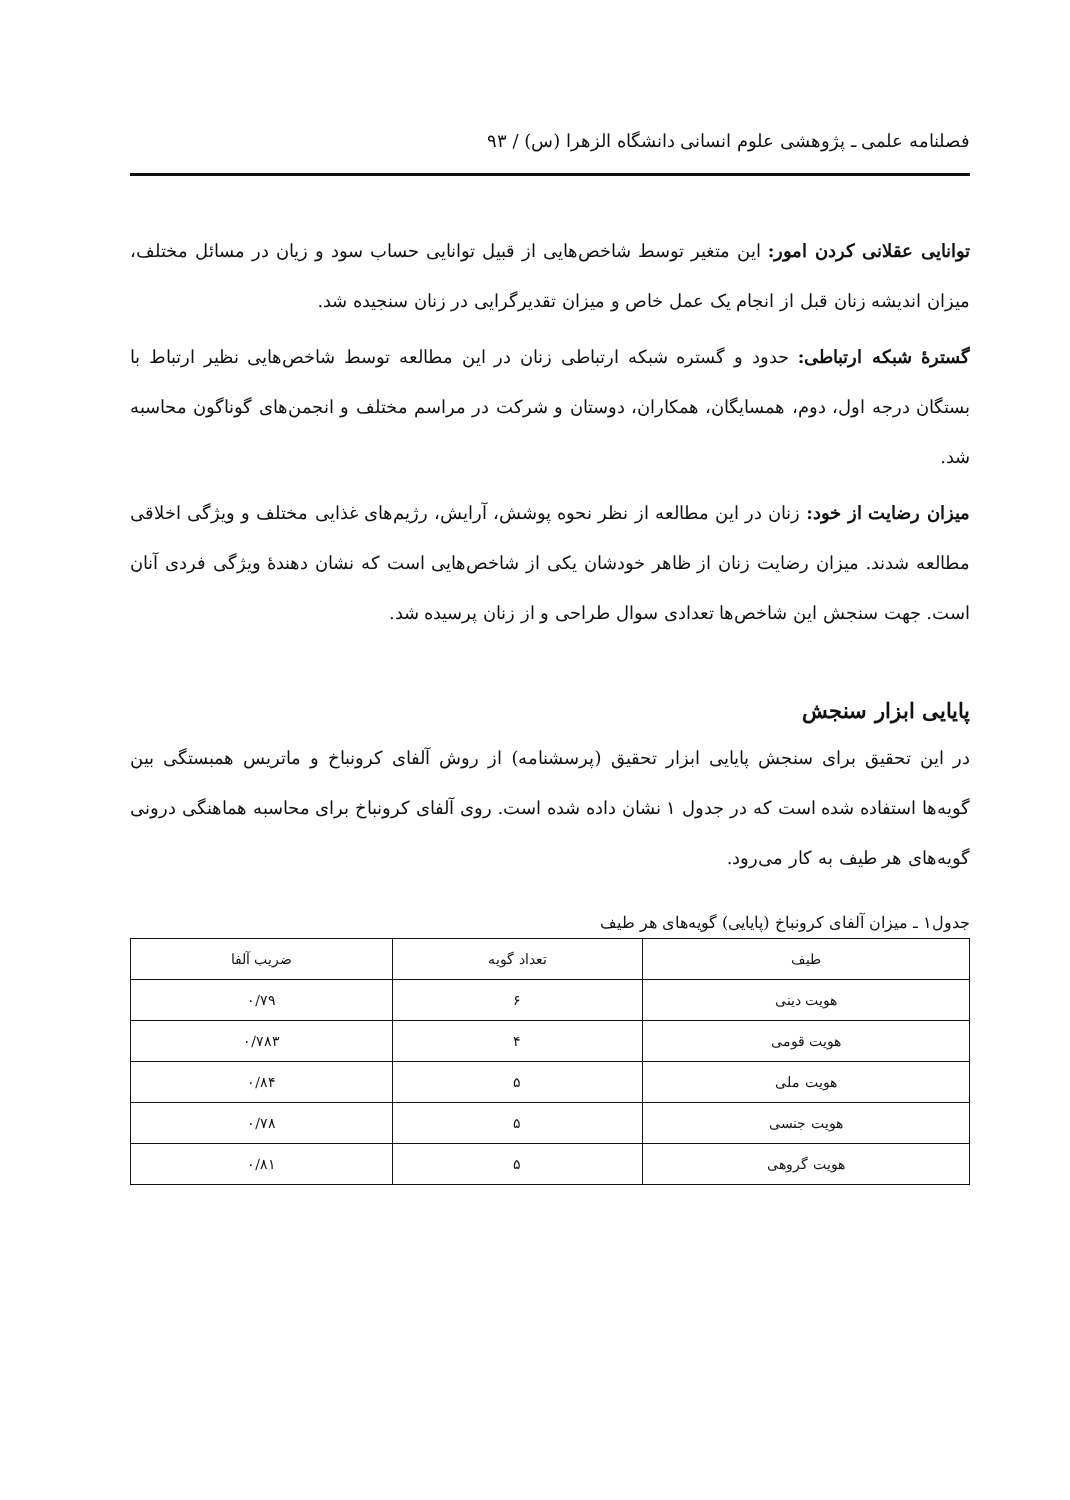فصلنامه علمی ـ پژوهشی علوم انسانی دانشگاه الزهرا (س) / ۹۳
توانایی عقلانی کردن امور: این متغیر توسط شاخص‌هایی از قبیل توانایی حساب سود و زیان در مسائل مختلف، میزان اندیشه زنان قبل از انجام یک عمل خاص و میزان تقدیرگرایی در زنان سنجیده شد.
گسترهٔ شبکه ارتباطی: حدود و گستره شبکه ارتباطی زنان در این مطالعه توسط شاخص‌هایی نظیر ارتباط با بستگان درجه اول، دوم، همسایگان، همکاران، دوستان و شرکت در مراسم مختلف و انجمن‌های گوناگون محاسبه شد.
میزان رضایت از خود: زنان در این مطالعه از نظر نحوه پوشش، آرایش، رژیم‌های غذایی مختلف و ویژگی اخلاقی مطالعه شدند. میزان رضایت زنان از ظاهر خودشان یکی از شاخص‌هایی است که نشان دهندهٔ ویژگی فردی آنان است. جهت سنجش این شاخص‌ها تعدادی سوال طراحی و از زنان پرسیده شد.
پایایی ابزار سنجش
در این تحقیق برای سنجش پایایی ابزار تحقیق (پرسشنامه) از روش آلفای کرونباخ و ماتریس همبستگی بین گویه‌ها استفاده شده است که در جدول ۱ نشان داده شده است. روی آلفای کرونباخ برای محاسبه هماهنگی درونی گویه‌های هر طیف به کار می‌رود.
جدول۱ ـ میزان آلفای کرونباخ (پایایی) گویه‌های هر طیف
| طیف | تعداد گویه | ضریب آلفا |
| --- | --- | --- |
| هویت دینی | ۶ | ۰/۷۹ |
| هویت قومی | ۴ | ۰/۷۸۳ |
| هویت ملی | ۵ | ۰/۸۴ |
| هویت جنسی | ۵ | ۰/۷۸ |
| هویت گروهی | ۵ | ۰/۸۱ |